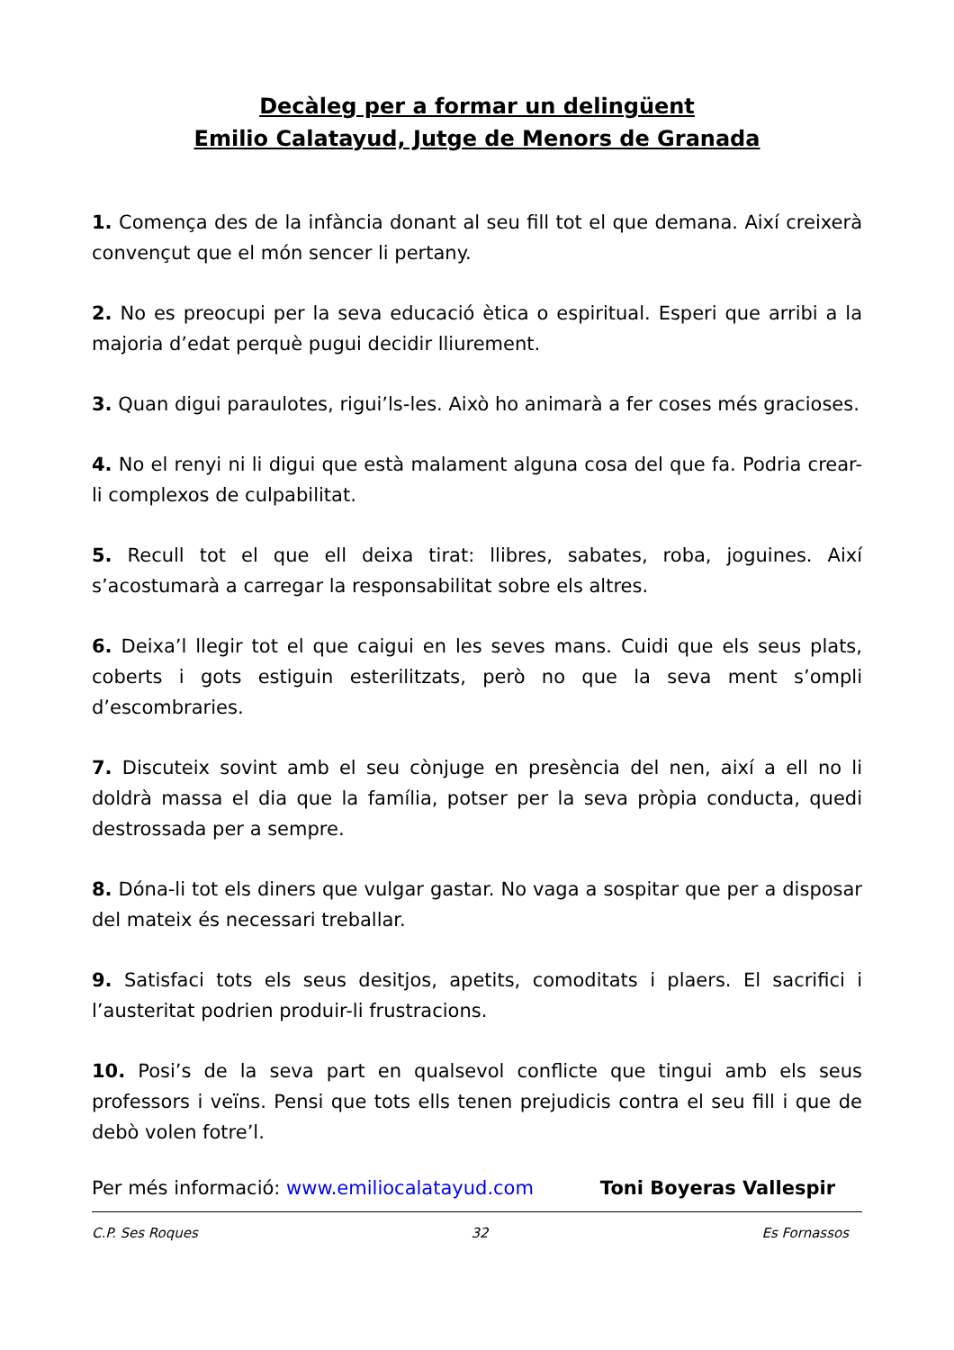Decàleg per a formar un delingüent
Emilio Calatayud, Jutge de Menors de Granada
1. Comença des de la infància donant al seu fill tot el que demana. Així creixerà convençut que el món sencer li pertany.
2. No es preocupi per la seva educació ètica o espiritual. Esperi que arribi a la majoria d’edat perquè pugui decidir lliurement.
3. Quan digui paraulotes, rigui’ls-les. Això ho animarà a fer coses més gracioses.
4. No el renyi ni li digui que està malament alguna cosa del que fa. Podria crear-li complexos de culpabilitat.
5. Recull tot el que ell deixa tirat: llibres, sabates, roba, joguines. Així s’acostumarà a carregar la responsabilitat sobre els altres.
6. Deixa’l llegir tot el que caigui en les seves mans. Cuidi que els seus plats, coberts i gots estiguin esterilitzats, però no que la seva ment s’ompli d’escombraries.
7. Discuteix sovint amb el seu cònjuge en presència del nen, així a ell no li doldrà massa el dia que la família, potser per la seva pròpia conducta, quedi destrossada per a sempre.
8. Dóna-li tot els diners que vulgar gastar. No vaga a sospitar que per a disposar del mateix és necessari treballar.
9. Satisfaci tots els seus desitjos, apetits, comoditats i plaers. El sacrifici i l’austeritat podrien produir-li frustracions.
10. Posi’s de la seva part en qualsevol conflicte que tingui amb els seus professors i veïns. Pensi que tots ells tenen prejudicis contra el seu fill i que de debò volen fotre’l.
Per més informació: www.emiliocalatayud.com Toni Boyeras Vallespir
C.P. Ses Roques 32 Es Fornassos